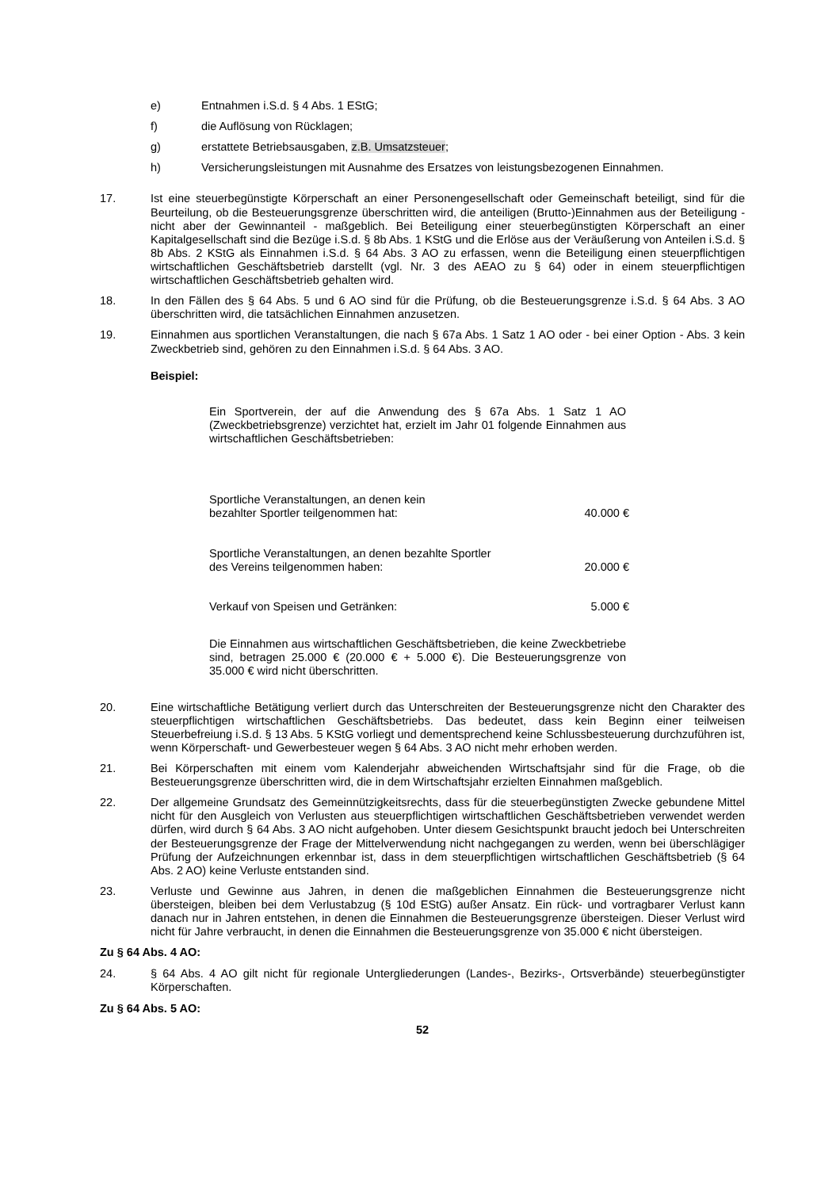e) Entnahmen i.S.d. § 4 Abs. 1 EStG;
f) die Auflösung von Rücklagen;
g) erstattete Betriebsausgaben, z.B. Umsatzsteuer;
h) Versicherungsleistungen mit Ausnahme des Ersatzes von leistungsbezogenen Einnahmen.
17. Ist eine steuerbegünstigte Körperschaft an einer Personengesellschaft oder Gemeinschaft beteiligt, sind für die Beurteilung, ob die Besteuerungsgrenze überschritten wird, die anteiligen (Brutto-)Einnahmen aus der Beteiligung - nicht aber der Gewinnanteil - maßgeblich. Bei Beteiligung einer steuerbegünstigten Körperschaft an einer Kapitalgesellschaft sind die Bezüge i.S.d. § 8b Abs. 1 KStG und die Erlöse aus der Veräußerung von Anteilen i.S.d. § 8b Abs. 2 KStG als Einnahmen i.S.d. § 64 Abs. 3 AO zu erfassen, wenn die Beteiligung einen steuerpflichtigen wirtschaftlichen Geschäftsbetrieb darstellt (vgl. Nr. 3 des AEAO zu § 64) oder in einem steuerpflichtigen wirtschaftlichen Geschäftsbetrieb gehalten wird.
18. In den Fällen des § 64 Abs. 5 und 6 AO sind für die Prüfung, ob die Besteuerungsgrenze i.S.d. § 64 Abs. 3 AO überschritten wird, die tatsächlichen Einnahmen anzusetzen.
19. Einnahmen aus sportlichen Veranstaltungen, die nach § 67a Abs. 1 Satz 1 AO oder - bei einer Option - Abs. 3 kein Zweckbetrieb sind, gehören zu den Einnahmen i.S.d. § 64 Abs. 3 AO.
Beispiel:
Ein Sportverein, der auf die Anwendung des § 67a Abs. 1 Satz 1 AO (Zweckbetriebsgrenze) verzichtet hat, erzielt im Jahr 01 folgende Einnahmen aus wirtschaftlichen Geschäftsbetrieben:
| Sportliche Veranstaltungen, an denen kein bezahlter Sportler teilgenommen hat: | 40.000 € |
| Sportliche Veranstaltungen, an denen bezahlte Sportler des Vereins teilgenommen haben: | 20.000 € |
| Verkauf von Speisen und Getränken: | 5.000 € |
Die Einnahmen aus wirtschaftlichen Geschäftsbetrieben, die keine Zweckbetriebe sind, betragen 25.000 € (20.000 € + 5.000 €). Die Besteuerungsgrenze von 35.000 € wird nicht überschritten.
20. Eine wirtschaftliche Betätigung verliert durch das Unterschreiten der Besteuerungsgrenze nicht den Charakter des steuerpflichtigen wirtschaftlichen Geschäftsbetriebs. Das bedeutet, dass kein Beginn einer teilweisen Steuerbefreiung i.S.d. § 13 Abs. 5 KStG vorliegt und dementsprechend keine Schlussbesteuerung durchzuführen ist, wenn Körperschaft- und Gewerbesteuer wegen § 64 Abs. 3 AO nicht mehr erhoben werden.
21. Bei Körperschaften mit einem vom Kalenderjahr abweichenden Wirtschaftsjahr sind für die Frage, ob die Besteuerungsgrenze überschritten wird, die in dem Wirtschaftsjahr erzielten Einnahmen maßgeblich.
22. Der allgemeine Grundsatz des Gemeinnützigkeitsrechts, dass für die steuerbegünstigten Zwecke gebundene Mittel nicht für den Ausgleich von Verlusten aus steuerpflichtigen wirtschaftlichen Geschäftsbetrieben verwendet werden dürfen, wird durch § 64 Abs. 3 AO nicht aufgehoben. Unter diesem Gesichtspunkt braucht jedoch bei Unterschreiten der Besteuerungsgrenze der Frage der Mittelverwendung nicht nachgegangen zu werden, wenn bei überschlägiger Prüfung der Aufzeichnungen erkennbar ist, dass in dem steuerpflichtigen wirtschaftlichen Geschäftsbetrieb (§ 64 Abs. 2 AO) keine Verluste entstanden sind.
23. Verluste und Gewinne aus Jahren, in denen die maßgeblichen Einnahmen die Besteuerungsgrenze nicht übersteigen, bleiben bei dem Verlustabzug (§ 10d EStG) außer Ansatz. Ein rück- und vortragbarer Verlust kann danach nur in Jahren entstehen, in denen die Einnahmen die Besteuerungsgrenze übersteigen. Dieser Verlust wird nicht für Jahre verbraucht, in denen die Einnahmen die Besteuerungsgrenze von 35.000 € nicht übersteigen.
Zu § 64 Abs. 4 AO:
24. § 64 Abs. 4 AO gilt nicht für regionale Untergliederungen (Landes-, Bezirks-, Ortsverbände) steuerbegünstigter Körperschaften.
Zu § 64 Abs. 5 AO:
52